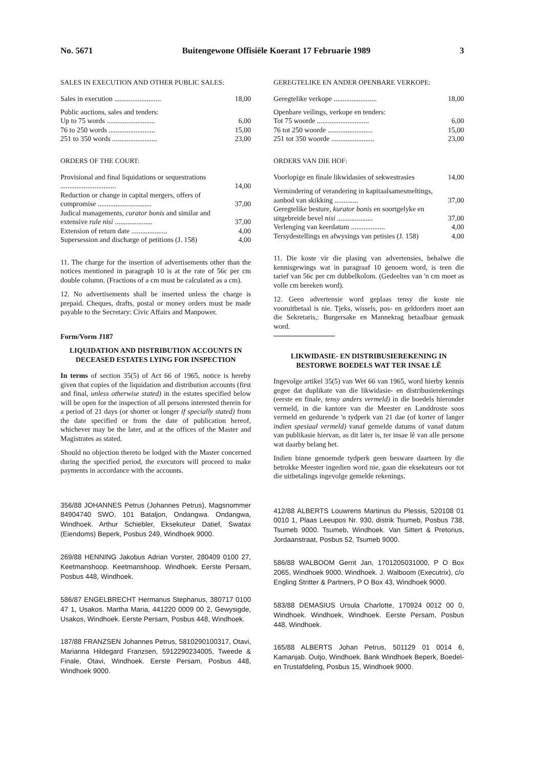No. 5671 Buitengewone Offisiële Koerant 17 Februarie 1989 3
SALES IN EXECUTION AND OTHER PUBLIC SALES:
| Sales in execution .......................... | 18,00 |
| Public auctions, sales and tenders: | |
| Up to 75 words ........................... | 6,00 |
| 76 to 250 words .......................... | 15,00 |
| 251 to 350 words ......................... | 23,00 |
ORDERS OF THE COURT:
| Provisional and final liquidations or sequestrations ............................... | 14,00 |
| Reduction or change in capital mergers, offers of compromise .............................. | 37,00 |
| Judical managements, curator bonis and similar and extensive rule nisi ..................... | 37,00 |
| Extension of return date .................... | 4,00 |
| Supersession and discharge of petitions (J. 158) | 4,00 |
11. The charge for the insertion of advertisements other than the notices mentioned in paragraph 10 is at the rate of 56c per cm double column. (Fractions of a cm must be calculated as a cm).
12. No advertisements shall be inserted unless the charge is prepaid. Cheques, drafts, postal or money orders must be made payable to the Secretary: Civic Affairs and Manpower.
Form/Vorm J187
LIQUIDATION AND DISTRIBUTION ACCOUNTS IN DECEASED ESTATES LYING FOR INSPECTION
In terms of section 35(5) of Act 66 of 1965, notice is hereby given that copies of the liquidation and distribution accounts (first and final, unless otherwise stated) in the estates specified below will be open for the inspection of all persons interested therein for a period of 21 days (or shorter or longer if specially stated) from the date specified or from the date of publication hereof, whichever may be the later, and at the offices of the Master and Magistrates as stated.
Should no objection thereto be lodged with the Master concerned during the specified period, the executors will proceed to make payments in accordance with the accounts.
356/88 JOHANNES Petrus (Johannes Petrus), Magsnommer 84904740 SWO, 101 Bataljon, Ondangwa. Ondangwa, Windhoek. Arthur Schiebler, Eksekuteur Datief, Swatax (Eiendoms) Beperk, Posbus 249, Windhoek 9000.
269/88 HENNING Jakobus Adrian Vorster, 280409 0100 27, Keetmanshoop. Keetmanshoop. Windhoek. Eerste Persam, Posbus 448, Windhoek.
586/87 ENGELBRECHT Hermanus Stephanus, 380717 0100 47 1, Usakos. Martha Maria, 441220 0009 00 2, Gewysigde, Usakos, Windhoek. Eerste Persam, Posbus 448, Windhoek.
187/88 FRANZSEN Johannes Petrus, 5810290100317, Otavi, Marianna Hildegard Franzsen, 5912290234005, Tweede & Finale, Otavi, Windhoek. Eerste Persam, Posbus 448, Windhoek 9000.
GEREGTELIKE EN ANDER OPENBARE VERKOPE:
| Geregtelike verkope ........................ | 18,00 |
| Openbare veilings, verkope en tenders: | |
| Tot 75 woorde ............................. | 6,00 |
| 76 tot 250 woorde ......................... | 15,00 |
| 251 tot 350 woorde ........................ | 23,00 |
ORDERS VAN DIE HOF:
| Voorlopige en finale likwidasies of sekwestrasies | 14,00 |
| Vermindering of verandering in kapitaalsamesmeltings, aanbod van skikking ............. | 37,00 |
| Geregtelike besture, kurator bonis en soortgelyke en uitgebreide bevel nisi .................... | 37,00 |
| Verlenging van keerdatum ................... | 4,00 |
| Tersydestellings en afwysings van petisies (J. 158) | 4,00 |
11. Die koste vir die plasing van advertensies, behalwe die kennisgewings wat in paragraaf 10 genoem word, is teen die tarief van 56c per cm dubbelkolom. (Gedeeltes van 'n cm moet as volle cm bereken word).
12. Geen advertensie word geplaas tensy die koste nie vooruitbetaal is nie. Tjeks, wissels, pos- en geldorders moet aan die Sekretaris,: Burgersake en Mannekrag betaalbaar gemaak word.
LIKWIDASIE- EN DISTRIBUSIEREKENING IN BESTORWE BOEDELS WAT TER INSAE LÊ
Ingevolge artikel 35(5) van Wet 66 van 1965, word hierby kennis gegee dat duplikate van die likwidasie- en distribusierekenings (eerste en finale, tensy anders vermeld) in die boedels hieronder vermeld, in die kantore van die Meester en Landdroste soos vermeld en gedurende 'n tydperk van 21 dae (of korter of langer indien spesiaal vermeld) vanaf gemelde datums of vanaf datum van publikasie hiervan, as dit later is, ter insae lê van alle persone wat daarby belang het.
Indien binne genoemde tydperk geen besware daarteen by die betrokke Meester ingedien word nie, gaan die eksekuteurs oor tot die uitbetalings ingevolge gemelde rekenings.
412/88 ALBERTS Louwrens Martinus du Plessis, 520108 01 0010 1, Plaas Leeupos Nr. 930, distrik Tsumeb, Posbus 738, Tsumeb 9000. Tsumeb, Windhoek. Van Sittert & Pretorius, Jordaanstraat, Posbus 52, Tsumeb 9000.
586/88 WALBOOM Gerrit Jan, 1701205031000, P O Box 2065, Windhoek 9000. Windhoek. J. Walboom (Executrix), c/o Engling Stritter & Partners, P O Box 43, Windhoek 9000.
583/88 DEMASIUS Ursula Charlotte, 170924 0012 00 0, Windhoek. Windhoek, Windhoek. Eerste Persam, Posbus 448, Windhoek.
165/88 ALBERTS Johan Petrus, 501129 01 0014 6, Kamanjab. Outjo, Windhoek. Bank Windhoek Beperk, Boedel- en Trustafdeling, Posbus 15, Windhoek 9000.